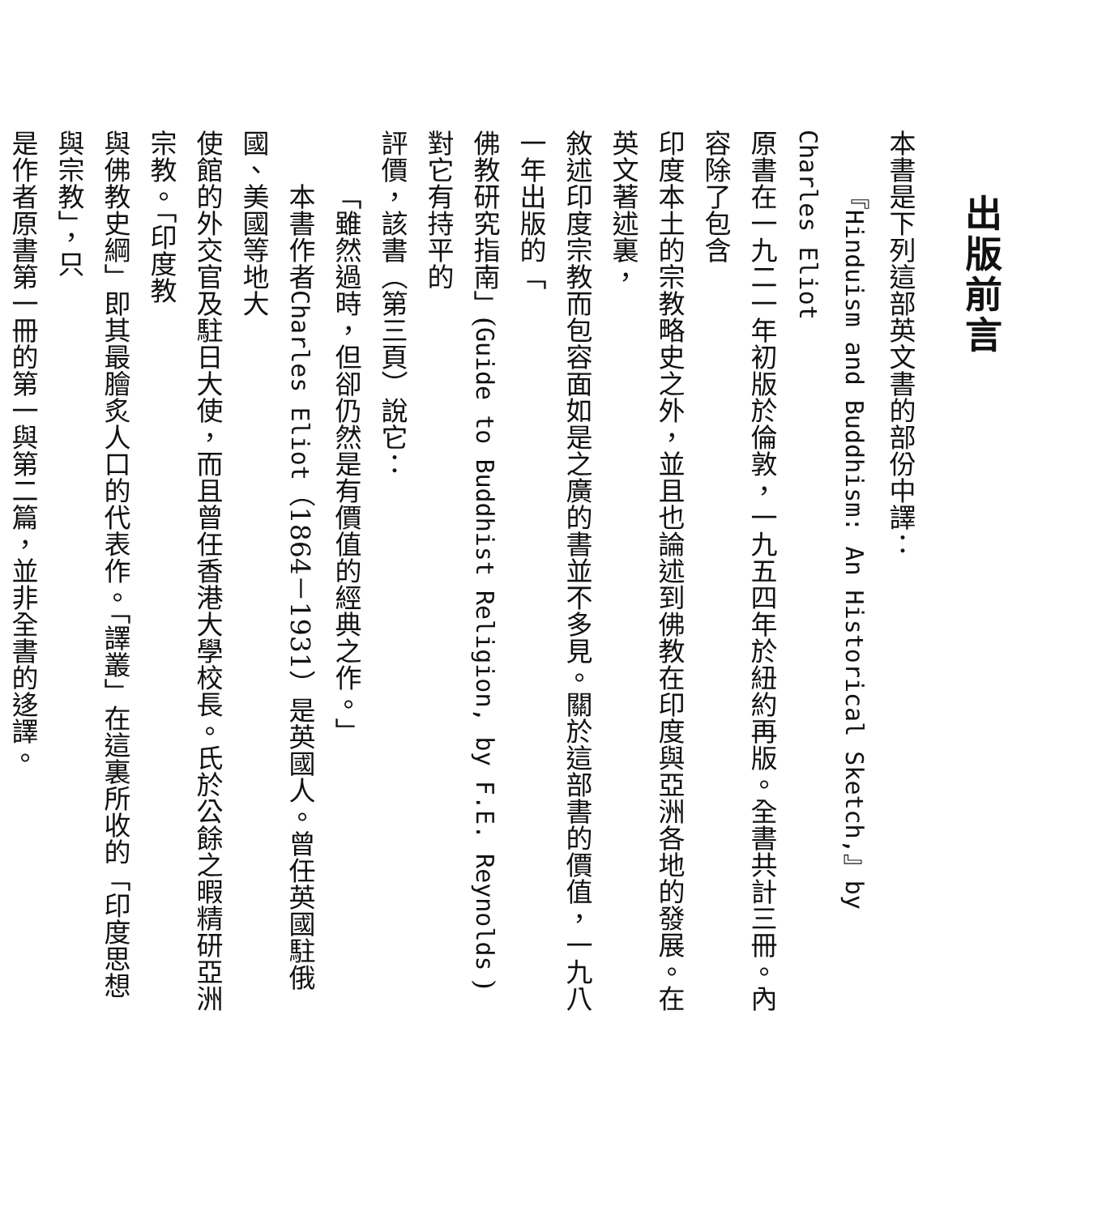出版前言
本書是下列這部英文書的部份中譯：
『Hinduism and Buddhism: An Historical Sketch,』by Charles Eliot
原書在一九二一年初版於倫敦，一九五四年於紐約再版。全書共計三冊。內容除了包含
印度本土的宗教略史之外，並且也論述到佛教在印度與亞洲各地的發展。在英文著述裏，
敘述印度宗教而包容面如是之廣的書並不多見。關於這部書的價值，一九八一年出版的「
佛教研究指南」(Guide to Buddhist Religion, by F.E. Reynolds )對它有持平的
評價，該書（第三頁）說它：
「雖然過時，但卻仍然是有價值的經典之作。」
本書作者Charles Eliot（1864－1931）是英國人。曾任英國駐俄國、美國等地大
使館的外交官及駐日大使，而且曾任香港大學校長。氏於公餘之暇精研亞洲宗教。「印度教
與佛教史綱」即其最膾炙人口的代表作。「譯叢」在這裏所收的「印度思想與宗教」，只
是作者原書第一冊的第一與第二篇，並非全書的迻譯。